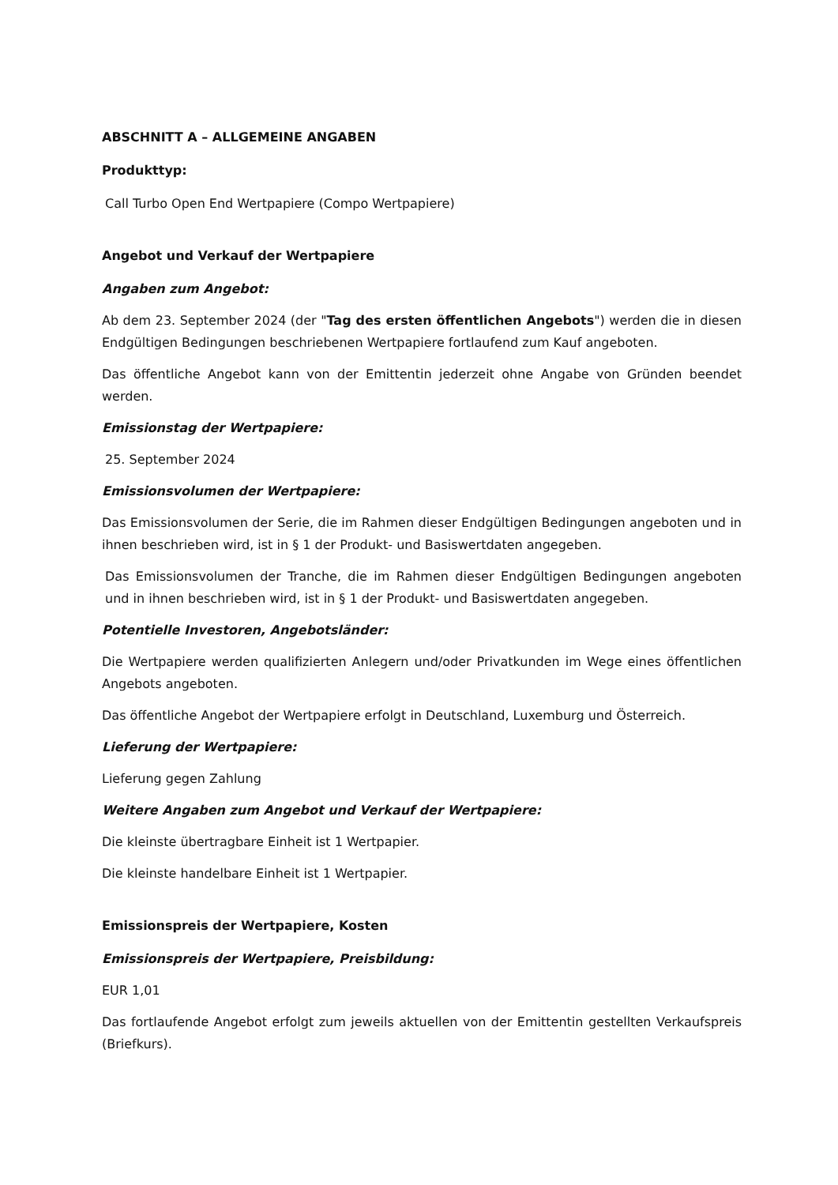ABSCHNITT A – ALLGEMEINE ANGABEN
Produkttyp:
Call Turbo Open End Wertpapiere (Compo Wertpapiere)
Angebot und Verkauf der Wertpapiere
Angaben zum Angebot:
Ab dem 23. September 2024 (der "Tag des ersten öffentlichen Angebots") werden die in diesen Endgültigen Bedingungen beschriebenen Wertpapiere fortlaufend zum Kauf angeboten.
Das öffentliche Angebot kann von der Emittentin jederzeit ohne Angabe von Gründen beendet werden.
Emissionstag der Wertpapiere:
25. September 2024
Emissionsvolumen der Wertpapiere:
Das Emissionsvolumen der Serie, die im Rahmen dieser Endgültigen Bedingungen angeboten und in ihnen beschrieben wird, ist in § 1 der Produkt- und Basiswertdaten angegeben.
Das Emissionsvolumen der Tranche, die im Rahmen dieser Endgültigen Bedingungen angeboten und in ihnen beschrieben wird, ist in § 1 der Produkt- und Basiswertdaten angegeben.
Potentielle Investoren, Angebotsländer:
Die Wertpapiere werden qualifizierten Anlegern und/oder Privatkunden im Wege eines öffentlichen Angebots angeboten.
Das öffentliche Angebot der Wertpapiere erfolgt in Deutschland, Luxemburg und Österreich.
Lieferung der Wertpapiere:
Lieferung gegen Zahlung
Weitere Angaben zum Angebot und Verkauf der Wertpapiere:
Die kleinste übertragbare Einheit ist 1 Wertpapier.
Die kleinste handelbare Einheit ist 1 Wertpapier.
Emissionspreis der Wertpapiere, Kosten
Emissionspreis der Wertpapiere, Preisbildung:
EUR 1,01
Das fortlaufende Angebot erfolgt zum jeweils aktuellen von der Emittentin gestellten Verkaufspreis (Briefkurs).